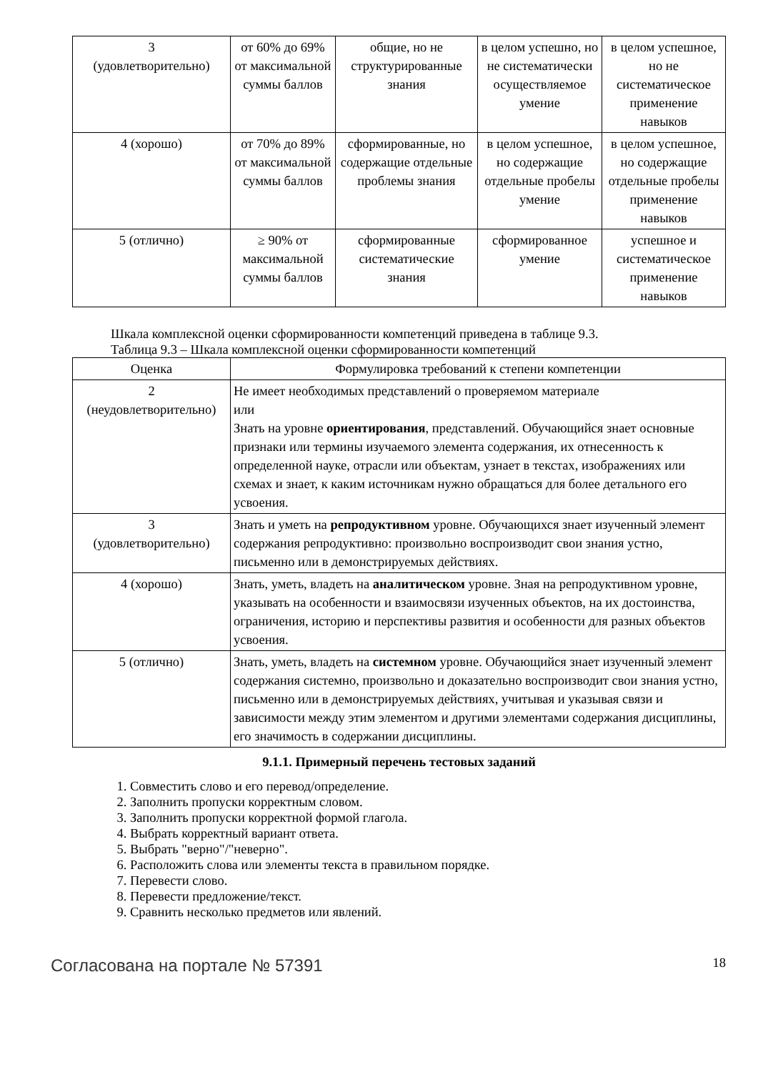| 3 (удовлетворительно) | от 60% до 69% от максимальной суммы баллов | общие, но не структурированные знания | в целом успешно, но не систематически осуществляемое умение | в целом успешное, но не систематическое применение навыков |
| 4 (хорошо) | от 70% до 89% от максимальной суммы баллов | сформированные, но содержащие отдельные проблемы знания | в целом успешное, но содержащие отдельные пробелы умение | в целом успешное, но содержащие отдельные пробелы применение навыков |
| 5 (отлично) | ≥ 90% от максимальной суммы баллов | сформированные систематические знания | сформированное умение | успешное и систематическое применение навыков |
Шкала комплексной оценки сформированности компетенций приведена в таблице 9.3.
Таблица 9.3 – Шкала комплексной оценки сформированности компетенций
| Оценка | Формулировка требований к степени компетенции |
| --- | --- |
| 2 (неудовлетворительно) | Не имеет необходимых представлений о проверяемом материале или Знать на уровне ориентирования , представлений. Обучающийся знает основные признаки или термины изучаемого элемента содержания, их отнесенность к определенной науке, отрасли или объектам, узнает в текстах, изображениях или схемах и знает, к каким источникам нужно обращаться для более детального его усвоения. |
| 3 (удовлетворительно) | Знать и уметь на репродуктивном уровне. Обучающихся знает изученный элемент содержания репродуктивно: произвольно воспроизводит свои знания устно, письменно или в демонстрируемых действиях. |
| 4 (хорошо) | Знать, уметь, владеть на аналитическом уровне. Зная на репродуктивном уровне, указывать на особенности и взаимосвязи изученных объектов, на их достоинства, ограничения, историю и перспективы развития и особенности для разных объектов усвоения. |
| 5 (отлично) | Знать, уметь, владеть на системном уровне. Обучающийся знает изученный элемент содержания системно, произвольно и доказательно воспроизводит свои знания устно, письменно или в демонстрируемых действиях, учитывая и указывая связи и зависимости между этим элементом и другими элементами содержания дисциплины, его значимость в содержании дисциплины. |
9.1.1. Примерный перечень тестовых заданий
1. Совместить слово и его перевод/определение.
2. Заполнить пропуски корректным словом.
3. Заполнить пропуски корректной формой глагола.
4. Выбрать корректный вариант ответа.
5. Выбрать "верно"/"неверно".
6. Расположить слова или элементы текста в правильном порядке.
7. Перевести слово.
8. Перевести предложение/текст.
9. Сравнить несколько предметов или явлений.
Согласована на портале № 57391 18